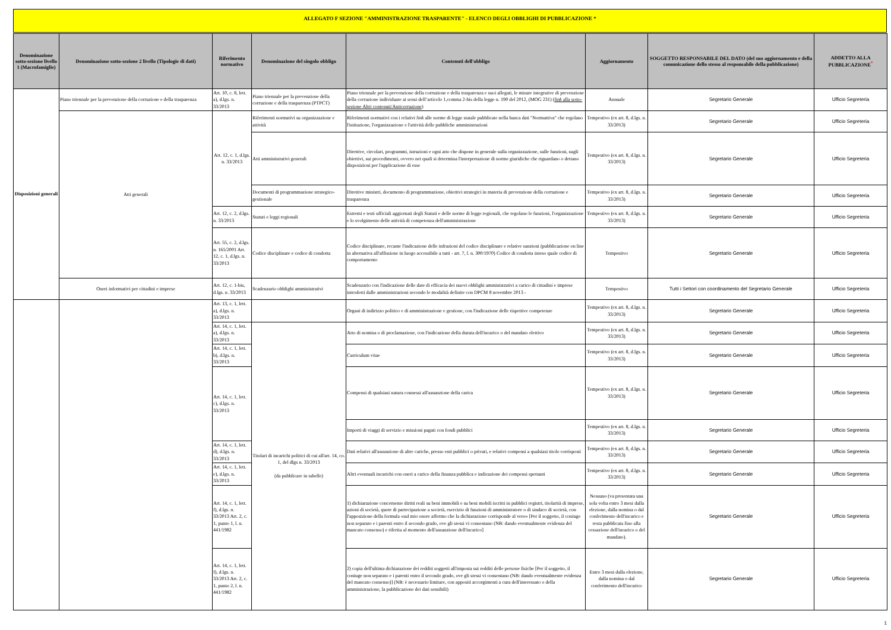ALLEGATO F SEZIONE "AMMINISTRAZIONE TRASPARENTE" - ELENCO DEGLI OBBLIGHI DI PUBBLICAZIONE *
| Denominazione sotto-sezione livello 1 (Macrofamiglie) | Denominazione sotto-sezione 2 livello (Tipologie di dati) | Riferimento normativo | Denominazione del singolo obbligo | Contenuti dell'obbligo | Aggiornamento | SOGGETTO RESPONSABILE DEL DATO (del suo aggiornamento e della comunicazione dello stesso al responsabile della pubblicazione) | ADDETTO ALLA PUBBLICAZIONE<sup>*</sup> |
| --- | --- | --- | --- | --- | --- | --- | --- |
| Disposizioni generali | Piano triennale per la prevenzione della corruzione e della trasparenza | Art. 10, c. 8, lett. a), d.lgs. n. 33/2013 | Piano triennale per la prevenzione della corruzione e della trasparenza (PTPCT) | Piano triennale per la prevenzione della corruzione e della trasparenza e suoi allegati, le misure integrative di prevenzione della corruzione individuate ai sensi dell’articolo 1,comma 2-bis della legge n. 190 del 2012, (MOG 231) ( link alla sotto-sezione Altri contenuti/Anticorruzione ) | Annuale | Segretario Generale | Ufficio Segreteria |
| | Atti generali | Art. 12, c. 1, d.lgs. n. 33/2013 | Riferimenti normativi su organizzazione e attività | Riferimenti normativi con i relativi link alle norme di legge statale pubblicate nella banca dati "Normattiva" che regolano l'istituzione, l'organizzazione e l'attività delle pubbliche amministrazioni | Tempestivo (ex art. 8, d.lgs. n. 33/2013) | Segretario Generale | Ufficio Segreteria |
| | | | Atti amministrativi generali | Direttive, circolari, programmi, istruzioni e ogni atto che dispone in generale sulla organizzazione, sulle funzioni, sugli obiettivi, sui procedimenti, ovvero nei quali si determina l'interpretazione di norme giuridiche che riguardano o dettano disposizioni per l'applicazione di esse | Tempestivo (ex art. 8, d.lgs. n. 33/2013) | Segretario Generale | Ufficio Segreteria |
| | | | Documenti di programmazione strategico-gestionale | Direttive ministri, documento di programmazione, obiettivi strategici in materia di prevenzione della corruzione e trasparenza | Tempestivo (ex art. 8, d.lgs. n. 33/2013) | Segretario Generale | Ufficio Segreteria |
| | | Art. 12, c. 2, d.lgs. n. 33/2013 | Statuti e leggi regionali | Estremi e testi ufficiali aggiornati degli Statuti e delle norme di legge regionali, che regolano le funzioni, l'organizzazione e lo svolgimento delle attività di competenza dell'amministrazione | Tempestivo (ex art. 8, d.lgs. n. 33/2013) | Segretario Generale | Ufficio Segreteria |
| | | Art. 55, c. 2, d.lgs. n. 165/2001 Art. 12, c. 1, d.lgs. n. 33/2013 | Codice disciplinare e codice di condotta | Codice disciplinare, recante l'indicazione delle infrazioni del codice disciplinare e relative sanzioni (pubblicazione on line in alternativa all'affissione in luogo accessibile a tutti - art. 7, l. n. 300/1970) Codice di condotta inteso quale codice di comportamento | Tempestivo | Segretario Generale | Ufficio Segreteria |
| | Oneri informativi per cittadini e imprese | Art. 12, c. 1-bis, d.lgs. n. 33/2013 | Scadenzario obblighi amministrativi | Scadenzario con l'indicazione delle date di efficacia dei nuovi obblighi amministrativi a carico di cittadini e imprese introdotti dalle amministrazioni secondo le modalità definite con DPCM 8 novembre 2013 - | Tempestivo | Tutti i Settori con coordinamento del Segretario Generale | Ufficio Segreteria |
| | | Art. 13, c. 1, lett. a), d.lgs. n. 33/2013 | | Organi di indirizzo politico e di amministrazione e gestione, con l'indicazione delle rispettive competenze | Tempestivo (ex art. 8, d.lgs. n. 33/2013) | Segretario Generale | Ufficio Segreteria |
| | | Art. 14, c. 1, lett. a), d.lgs. n. 33/2013 | Titolari di incarichi politici di cui all'art. 14, co. 1, del dlgs n. 33/2013 (da pubblicare in tabelle) | Atto di nomina o di proclamazione, con l'indicazione della durata dell'incarico o del mandato elettivo | Tempestivo (ex art. 8, d.lgs. n. 33/2013) | Segretario Generale | Ufficio Segreteria |
| | | Art. 14, c. 1, lett. b), d.lgs. n. 33/2013 | | Curriculum vitae | Tempestivo (ex art. 8, d.lgs. n. 33/2013) | Segretario Generale | Ufficio Segreteria |
| | | Art. 14, c. 1, lett. c), d.lgs. n. 33/2013 | | Compensi di qualsiasi natura connessi all'assunzione della carica | Tempestivo (ex art. 8, d.lgs. n. 33/2013) | Segretario Generale | Ufficio Segreteria |
| | | | | Importi di viaggi di servizio e missioni pagati con fondi pubblici | Tempestivo (ex art. 8, d.lgs. n. 33/2013) | Segretario Generale | Ufficio Segreteria |
| | | Art. 14, c. 1, lett. d), d.lgs. n. 33/2013 | | Dati relativi all'assunzione di altre cariche, presso enti pubblici o privati, e relativi compensi a qualsiasi titolo corrisposti | Tempestivo (ex art. 8, d.lgs. n. 33/2013) | Segretario Generale | Ufficio Segreteria |
| | | Art. 14, c. 1, lett. e), d.lgs. n. 33/2013 | | Altri eventuali incarichi con oneri a carico della finanza pubblica e indicazione dei compensi spettanti | Tempestivo (ex art. 8, d.lgs. n. 33/2013) | Segretario Generale | Ufficio Segreteria |
| | | Art. 14, c. 1, lett. f), d.lgs. n. 33/2013 Art. 2, c. 1, punto 1, l. n. 441/1982 | | 1) dichiarazione concernente diritti reali su beni immobili e su beni mobili iscritti in pubblici registri, titolarità di imprese, azioni di società, quote di partecipazione a società, esercizio di funzioni di amministratore o di sindaco di società, con l'apposizione della formula «sul mio onore affermo che la dichiarazione corrisponde al vero» [Per il soggetto, il coniuge non separato e i parenti entro il secondo grado, ove gli stessi vi consentano (NB: dando eventualmente evidenza del mancato consenso) e riferita al momento dell'assunzione dell'incarico] | Nessuno (va presentata una sola volta entro 3 mesi dalla elezione, dalla nomina o dal conferimento dell'incarico e resta pubblicata fino alla cessazione dell'incarico o del mandato). | Segretario Generale | Ufficio Segreteria |
| | | Art. 14, c. 1, lett. f), d.lgs. n. 33/2013 Art. 2, c. 1, punto 2, l. n. 441/1982 | | 2) copia dell'ultima dichiarazione dei redditi soggetti all'imposta sui redditi delle persone fisiche [Per il soggetto, il coniuge non separato e i parenti entro il secondo grado, ove gli stessi vi consentano (NB: dando eventualmente evidenza del mancato consenso)] (NB: è necessario limitare, con appositi accorgimenti a cura dell'interessato o della amministrazione, la pubblicazione dei dati sensibili) | Entro 3 mesi dalla elezione, dalla nomina o dal conferimento dell'incarico | Segretario Generale | Ufficio Segreteria |
1